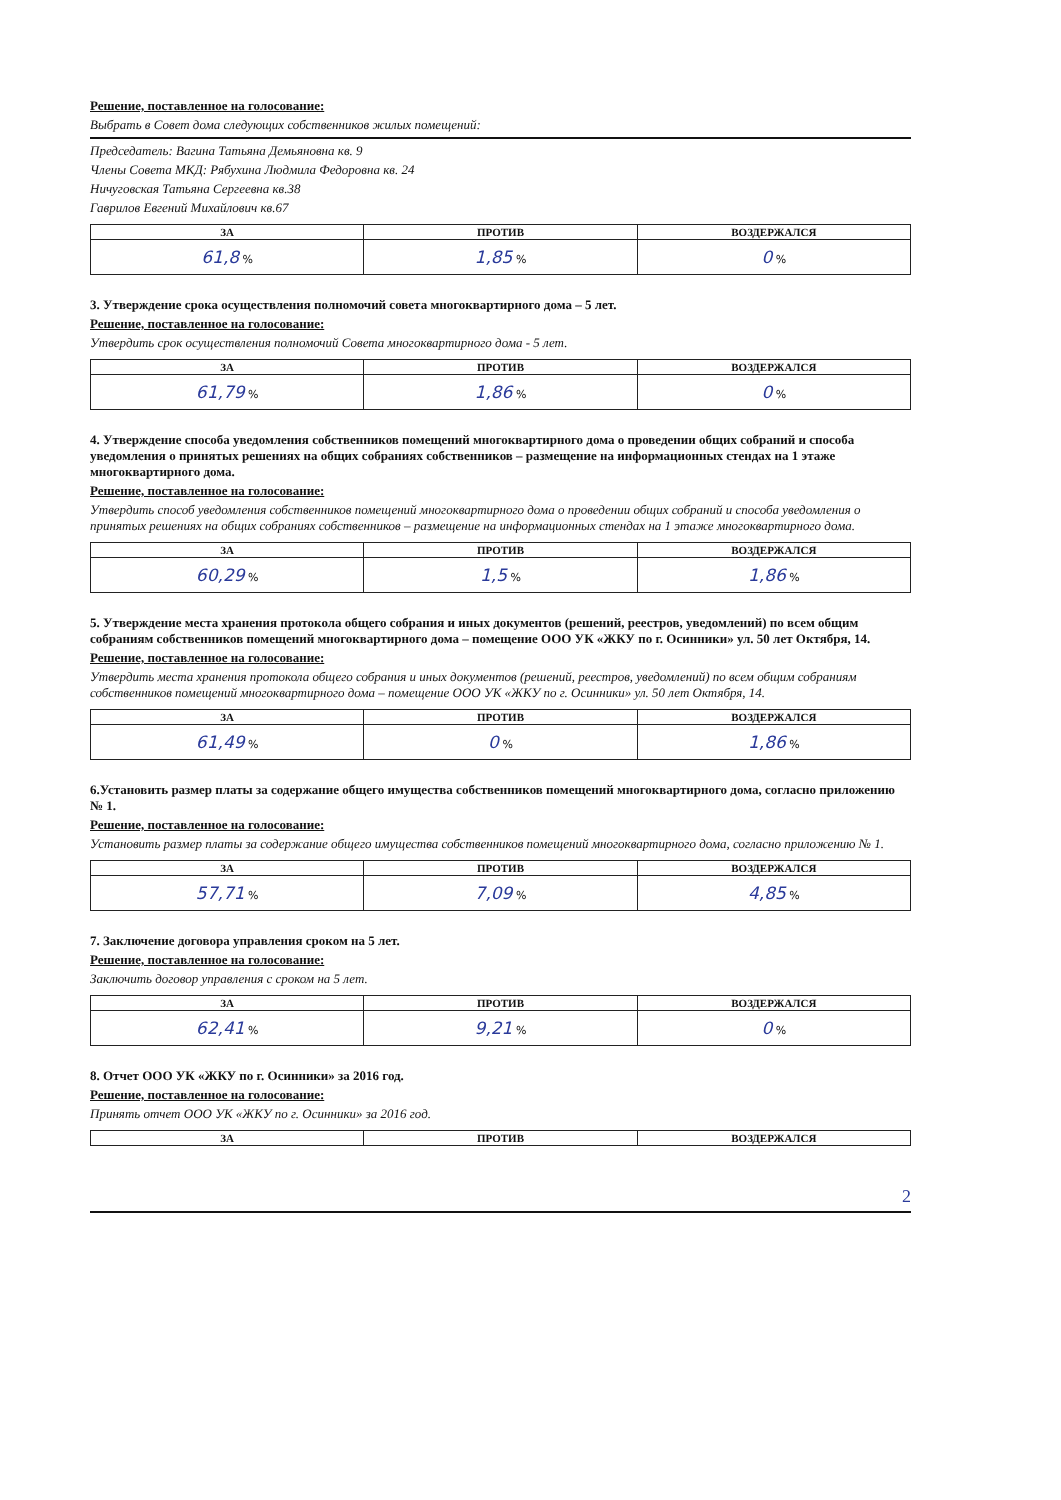Решение, поставленное на голосование:
Выбрать в Совет дома следующих собственников жилых помещений:
Председатель: Вагина Татьяна Демьяновна кв. 9
Члены Совета МКД: Рябухина Людмила Федоровна кв. 24
Ничуговская Татьяна Сергеевна кв.38
Гаврилов Евгений Михайлович кв.67
| ЗА | ПРОТИВ | ВОЗДЕРЖАЛСЯ |
| --- | --- | --- |
| 61,8 % | 1,85 % | 0 % |
3. Утверждение срока осуществления полномочий совета многоквартирного дома – 5 лет.
Решение, поставленное на голосование:
Утвердить срок осуществления полномочий Совета многоквартирного дома - 5 лет.
| ЗА | ПРОТИВ | ВОЗДЕРЖАЛСЯ |
| --- | --- | --- |
| 61,79 % | 1,86 % | 0 % |
4. Утверждение способа уведомления собственников помещений многоквартирного дома о проведении общих собраний и способа уведомления о принятых решениях на общих собраниях собственников – размещение на информационных стендах на 1 этаже многоквартирного дома.
Решение, поставленное на голосование:
Утвердить способ уведомления собственников помещений многоквартирного дома о проведении общих собраний и способа уведомления о принятых решениях на общих собраниях собственников – размещение на информационных стендах на 1 этаже многоквартирного дома.
| ЗА | ПРОТИВ | ВОЗДЕРЖАЛСЯ |
| --- | --- | --- |
| 60,29 % | 1,5 % | 1,86 % |
5. Утверждение места хранения протокола общего собрания и иных документов (решений, реестров, уведомлений) по всем общим собраниям собственников помещений многоквартирного дома – помещение ООО УК «ЖКУ по г. Осинники» ул. 50 лет Октября, 14.
Решение, поставленное на голосование:
Утвердить места хранения протокола общего собрания и иных документов (решений, реестров, уведомлений) по всем общим собраниям собственников помещений многоквартирного дома – помещение ООО УК «ЖКУ по г. Осинники» ул. 50 лет Октября, 14.
| ЗА | ПРОТИВ | ВОЗДЕРЖАЛСЯ |
| --- | --- | --- |
| 61,49 % | 0 % | 1,86 % |
6.Установить размер платы за содержание общего имущества собственников помещений многоквартирного дома, согласно приложению № 1.
Решение, поставленное на голосование:
Установить размер платы за содержание общего имущества собственников помещений многоквартирного дома, согласно приложению № 1.
| ЗА | ПРОТИВ | ВОЗДЕРЖАЛСЯ |
| --- | --- | --- |
| 57,71 % | 7,09 % | 4,85 % |
7. Заключение договора управления сроком на 5 лет.
Решение, поставленное на голосование:
Заключить договор управления с сроком на 5 лет.
| ЗА | ПРОТИВ | ВОЗДЕРЖАЛСЯ |
| --- | --- | --- |
| 62,41 % | 9,21 % | 0 % |
8. Отчет ООО УК «ЖКУ по г. Осинники» за 2016 год.
Решение, поставленное на голосование:
Принять отчет ООО УК «ЖКУ по г. Осинники» за 2016 год.
| ЗА | ПРОТИВ | ВОЗДЕРЖАЛСЯ |
| --- | --- | --- |
2